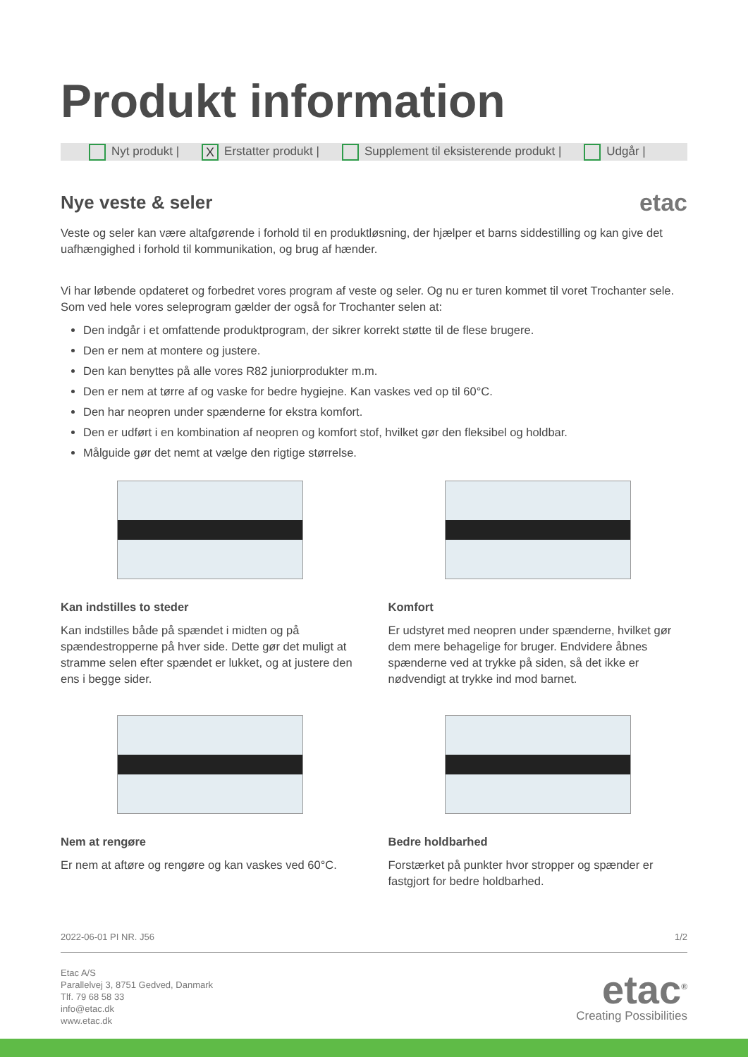Produkt information
Nyt produkt | X Erstatter produkt | Supplement til eksisterende produkt | Udgår |
Nye veste & seler
etac
Veste og seler kan være altafgørende i forhold til en produktløsning, der hjælper et barns siddestilling og kan give det uafhængighed i forhold til kommunikation, og brug af hænder.
Vi har løbende opdateret og forbedret vores program af veste og seler. Og nu er turen kommet til voret Trochanter sele. Som ved hele vores seleprogram gælder der også for Trochanter selen at:
Den indgår i et omfattende produktprogram, der sikrer korrekt støtte til de flese brugere.
Den er nem at montere og justere.
Den kan benyttes på alle vores R82 juniorprodukter m.m.
Den er nem at tørre af og vaske for bedre hygiejne. Kan vaskes ved op til 60°C.
Den har neopren under spænderne for ekstra komfort.
Den er udført i en kombination af neopren og komfort stof, hvilket gør den fleksibel og holdbar.
Målguide gør det nemt at vælge den rigtige størrelse.
Kan indstilles to steder
Kan indstilles både på spændet i midten og på spændestropperne på hver side. Dette gør det muligt at stramme selen efter spændet er lukket, og at justere den ens i begge sider.
Komfort
Er udstyret med neopren under spænderne, hvilket gør dem mere behagelige for bruger. Endvidere åbnes spænderne ved at trykke på siden, så det ikke er nødvendigt at trykke ind mod barnet.
Nem at rengøre
Er nem at aftøre og rengøre og kan vaskes ved 60°C.
Bedre holdbarhed
Forstærket på punkter hvor stropper og spænder er fastgjort for bedre holdbarhed.
2022-06-01 PI NR. J56 1/2
Etac A/S
Parallelvej 3, 8751 Gedved, Danmark
Tlf. 79 68 58 33
info@etac.dk
www.etac.dk
etac<sup>®</sup>
Creating Possibilities